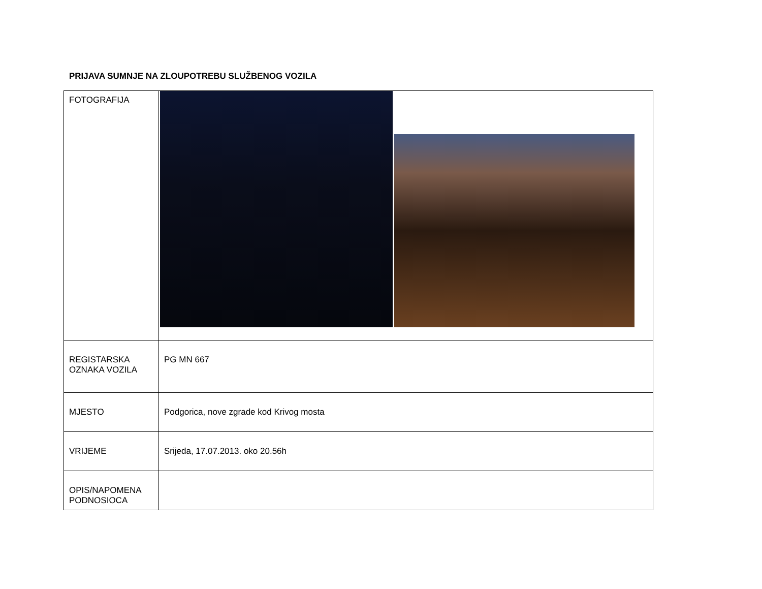PRIJAVA SUMNJE NA ZLOUPOTREBU SLUŽBENOG VOZILA
| FOTOGRAFIJA | |
| REGISTARSKA OZNAKA VOZILA | PG MN 667 |
| MJESTO | Podgorica, nove zgrade kod Krivog mosta |
| VRIJEME | Srijeda, 17.07.2013. oko 20.56h |
| OPIS/NAPOMENA PODNOSIOCA | |